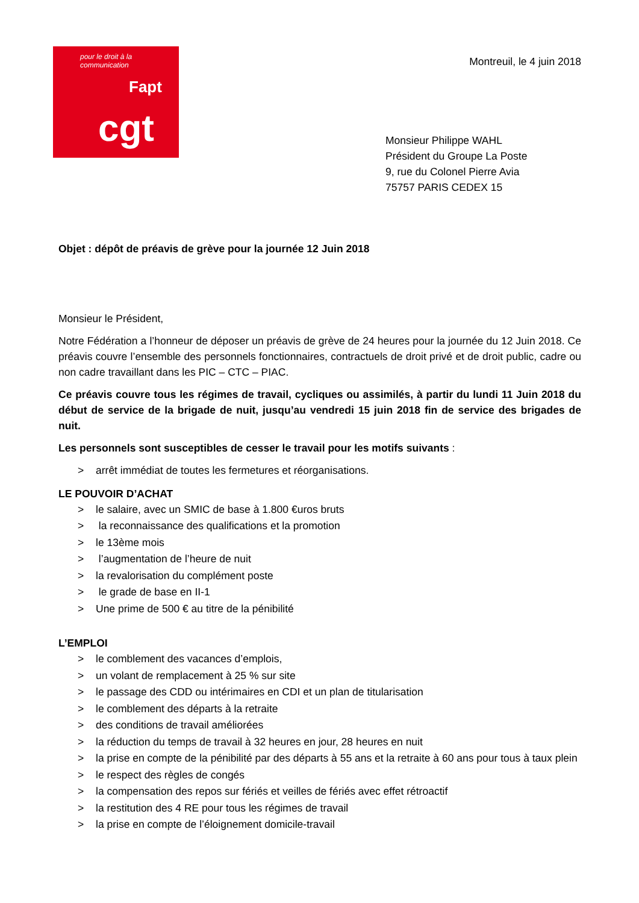pour le droit à la communication
Fapt
cgt
Montreuil, le 4 juin 2018
Monsieur Philippe WAHL
Président du Groupe La Poste
9, rue du Colonel Pierre Avia
75757 PARIS CEDEX 15
Objet : dépôt de préavis de grève pour la journée 12 Juin 2018
Monsieur le Président,
Notre Fédération a l’honneur de déposer un préavis de grève de 24 heures pour la journée du 12 Juin 2018. Ce préavis couvre l’ensemble des personnels fonctionnaires, contractuels de droit privé et de droit public, cadre ou non cadre travaillant dans les PIC – CTC – PIAC.
Ce préavis couvre tous les régimes de travail, cycliques ou assimilés, à partir du lundi 11 Juin 2018 du début de service de la brigade de nuit, jusqu’au vendredi 15 juin 2018 fin de service des brigades de nuit.
Les personnels sont susceptibles de cesser le travail pour les motifs suivants :
> arrêt immédiat de toutes les fermetures et réorganisations.
LE POUVOIR D’ACHAT
> le salaire, avec un SMIC de base à 1.800 €uros bruts
> la reconnaissance des qualifications et la promotion
> le 13ème mois
> l’augmentation de l’heure de nuit
> la revalorisation du complément poste
> le grade de base en II-1
> Une prime de 500 € au titre de la pénibilité
L’EMPLOI
> le comblement des vacances d’emplois,
> un volant de remplacement à 25 % sur site
> le passage des CDD ou intérimaires en CDI et un plan de titularisation
> le comblement des départs à la retraite
> des conditions de travail améliorées
> la réduction du temps de travail à 32 heures en jour, 28 heures en nuit
> la prise en compte de la pénibilité par des départs à 55 ans et la retraite à 60 ans pour tous à taux plein
> le respect des règles de congés
> la compensation des repos sur fériés et veilles de fériés avec effet rétroactif
> la restitution des 4 RE pour tous les régimes de travail
> la prise en compte de l’éloignement domicile-travail